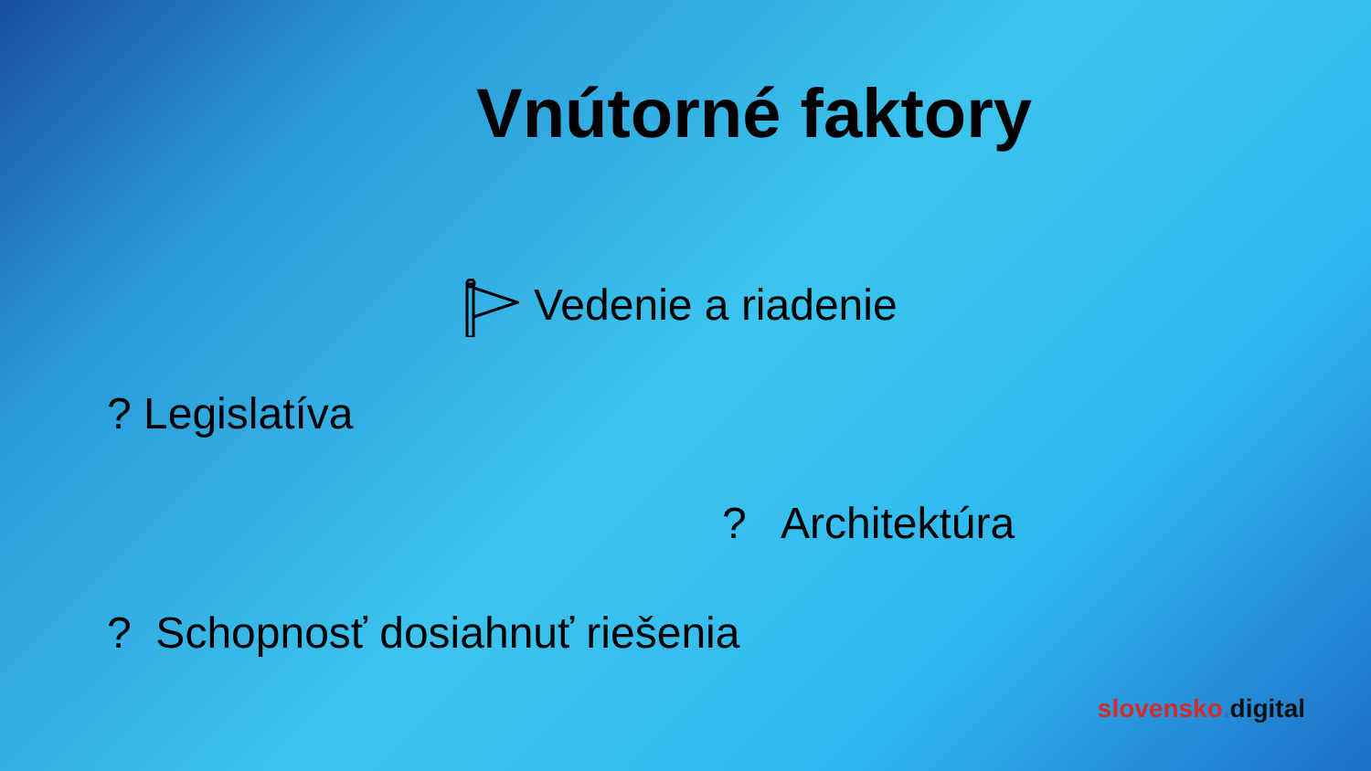Vnútorné faktory
Vedenie a riadenie
? Legislatíva
? Architektúra
? Schopnosť dosiahnuť riešenia
slovensko. digital